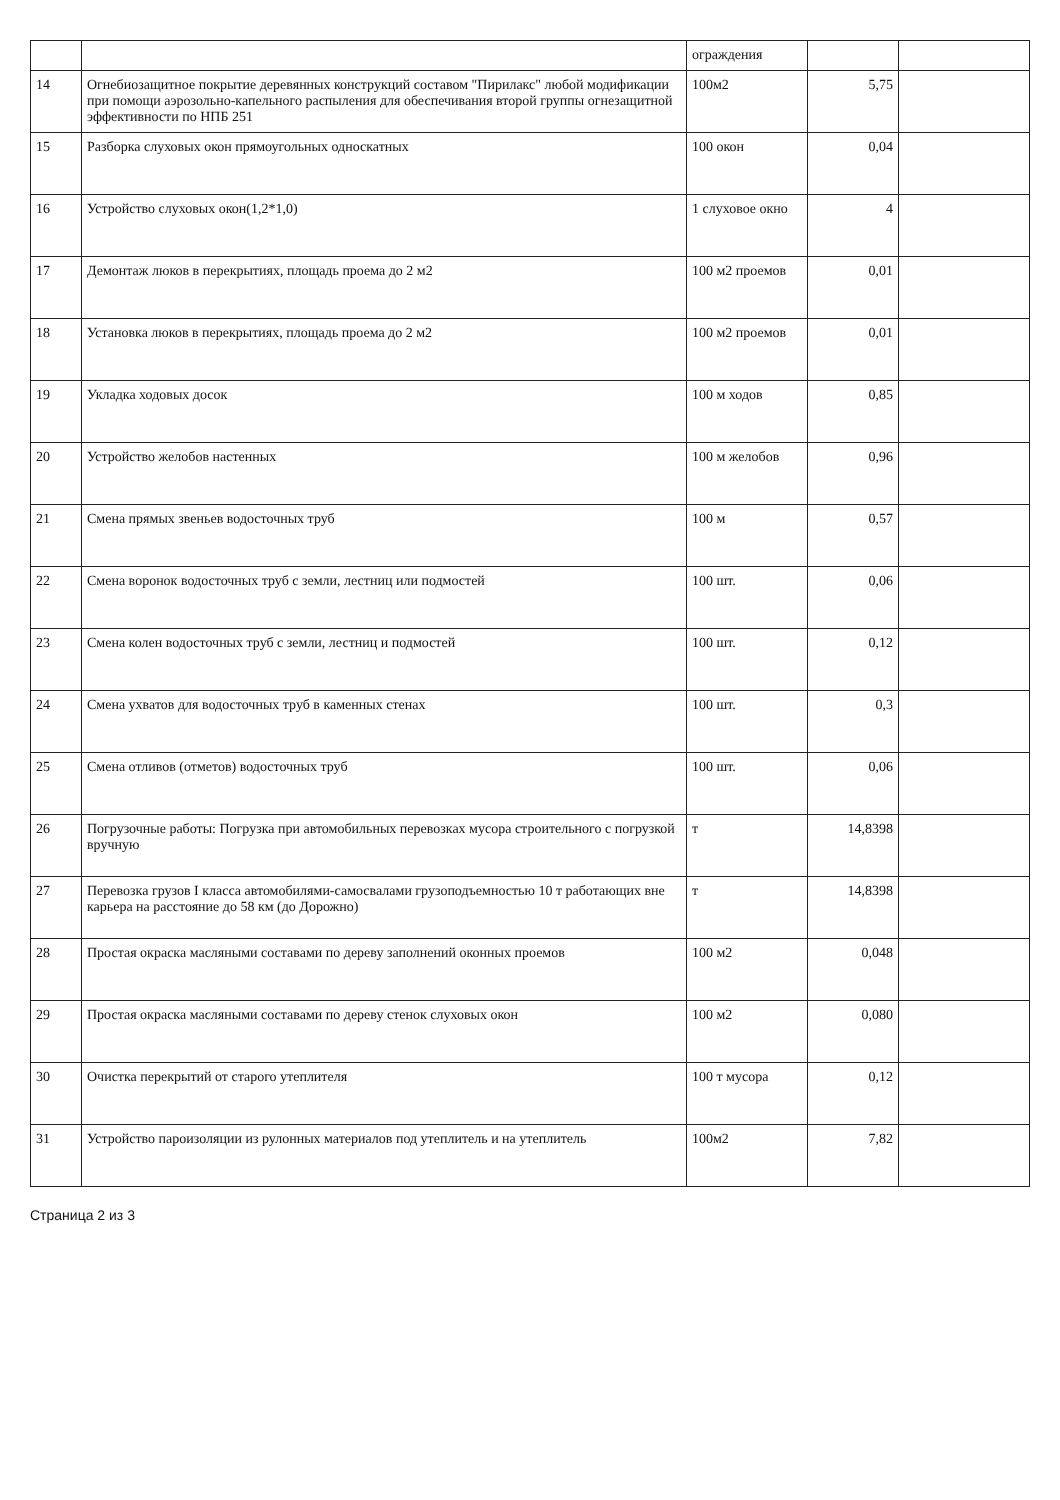| | | ограждения | | |
| 14 | Огнебиозащитное покрытие деревянных конструкций составом "Пирилакс" любой модификации при помощи аэрозольно-капельного распыления для обеспечивания второй группы огнезащитной эффективности по НПБ 251 | 100м2 | 5,75 | |
| 15 | Разборка слуховых окон прямоугольных односкатных | 100 окон | 0,04 | |
| 16 | Устройство слуховых окон(1,2*1,0) | 1 слуховое окно | 4 | |
| 17 | Демонтаж люков в перекрытиях, площадь проема до 2 м2 | 100 м2 проемов | 0,01 | |
| 18 | Установка люков в перекрытиях, площадь проема до 2 м2 | 100 м2 проемов | 0,01 | |
| 19 | Укладка ходовых досок | 100 м ходов | 0,85 | |
| 20 | Устройство желобов настенных | 100 м желобов | 0,96 | |
| 21 | Смена прямых звеньев водосточных труб | 100 м | 0,57 | |
| 22 | Смена воронок водосточных труб с земли, лестниц или подмостей | 100 шт. | 0,06 | |
| 23 | Смена колен водосточных труб с земли, лестниц и подмостей | 100 шт. | 0,12 | |
| 24 | Смена ухватов для водосточных труб в каменных стенах | 100 шт. | 0,3 | |
| 25 | Смена отливов (отметов) водосточных труб | 100 шт. | 0,06 | |
| 26 | Погрузочные работы: Погрузка при автомобильных перевозках мусора строительного с погрузкой вручную | т | 14,8398 | |
| 27 | Перевозка грузов I класса автомобилями-самосвалами грузоподъемностью 10 т работающих вне карьера на расстояние до 58 км (до Дорожно) | т | 14,8398 | |
| 28 | Простая окраска масляными составами по дереву заполнений оконных проемов | 100 м2 | 0,048 | |
| 29 | Простая окраска масляными составами по дереву стенок слуховых окон | 100 м2 | 0,080 | |
| 30 | Очистка перекрытий от старого утеплителя | 100 т мусора | 0,12 | |
| 31 | Устройство пароизоляции из рулонных материалов под утеплитель и на утеплитель | 100м2 | 7,82 | |
Страница 2 из 3